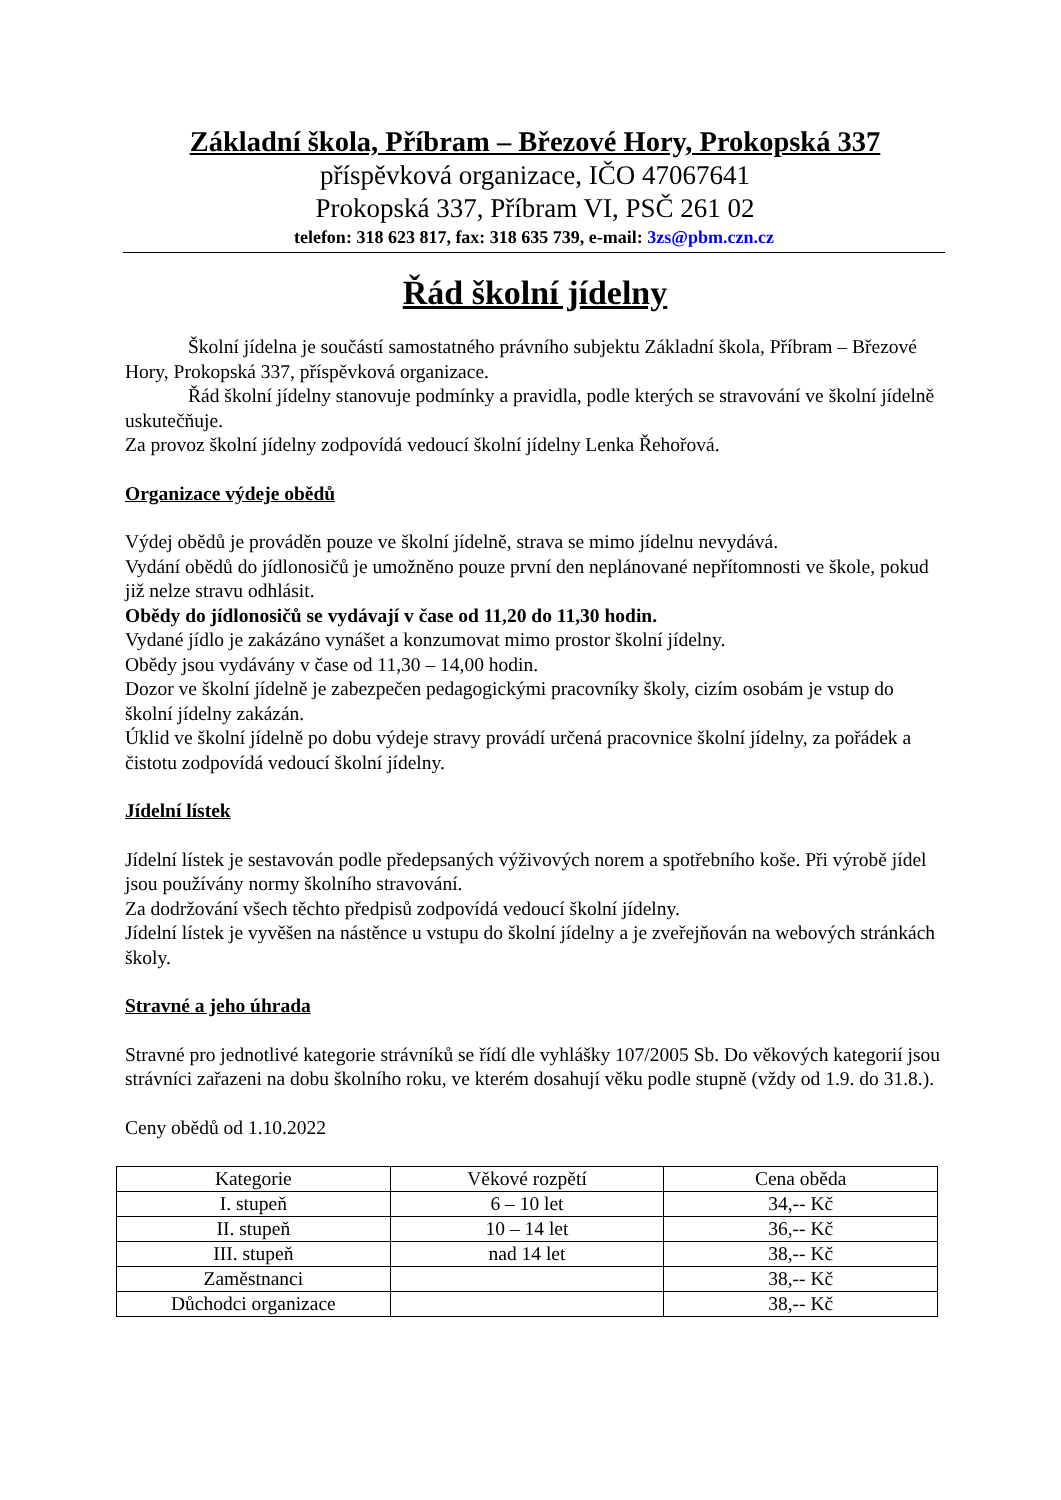Základní škola, Příbram – Březové Hory, Prokopská 337
příspěvková organizace, IČO 47067641
Prokopská 337, Příbram VI, PSČ 261 02
telefon: 318 623 817, fax: 318 635 739, e-mail: 3zs@pbm.czn.cz
Řád školní jídelny
Školní jídelna je součástí samostatného právního subjektu Základní škola, Příbram – Březové Hory, Prokopská 337, příspěvková organizace.
Řád školní jídelny stanovuje podmínky a pravidla, podle kterých se stravování ve školní jídelně uskutečňuje.
Za provoz školní jídelny zodpovídá vedoucí školní jídelny Lenka Řehořová.
Organizace výdeje obědů
Výdej obědů je prováděn pouze ve školní jídelně, strava se mimo jídelnu nevydává.
Vydání obědů do jídlonosičů je umožněno pouze první den neplánované nepřítomnosti ve škole, pokud již nelze stravu odhlásit.
Obědy do jídlonosičů se vydávají v čase od 11,20 do 11,30 hodin.
Vydané jídlo je zakázáno vynášet a konzumovat mimo prostor školní jídelny.
Obědy jsou vydávány v čase od 11,30 – 14,00 hodin.
Dozor ve školní jídelně je zabezpečen pedagogickými pracovníky školy, cizím osobám je vstup do školní jídelny zakázán.
Úklid ve školní jídelně po dobu výdeje stravy provádí určená pracovnice školní jídelny, za pořádek a čistotu zodpovídá vedoucí školní jídelny.
Jídelní lístek
Jídelní lístek je sestavován podle předepsaných výživových norem a spotřebního koše. Při výrobě jídel jsou používány normy školního stravování.
Za dodržování všech těchto předpisů zodpovídá vedoucí školní jídelny.
Jídelní lístek je vyvěšen na nástěnce u vstupu do školní jídelny a je zveřejňován na webových stránkách školy.
Stravné a jeho úhrada
Stravné pro jednotlivé kategorie strávníků se řídí dle vyhlášky 107/2005 Sb. Do věkových kategorií jsou strávníci zařazeni na dobu školního roku, ve kterém dosahují věku podle stupně (vždy od 1.9. do 31.8.).
Ceny obědů od 1.10.2022
| Kategorie | Věkové rozpětí | Cena oběda |
| --- | --- | --- |
| I. stupeň | 6 – 10 let | 34,-- Kč |
| II. stupeň | 10 – 14 let | 36,-- Kč |
| III. stupeň | nad 14 let | 38,-- Kč |
| Zaměstnanci | | 38,-- Kč |
| Důchodci organizace | | 38,-- Kč |